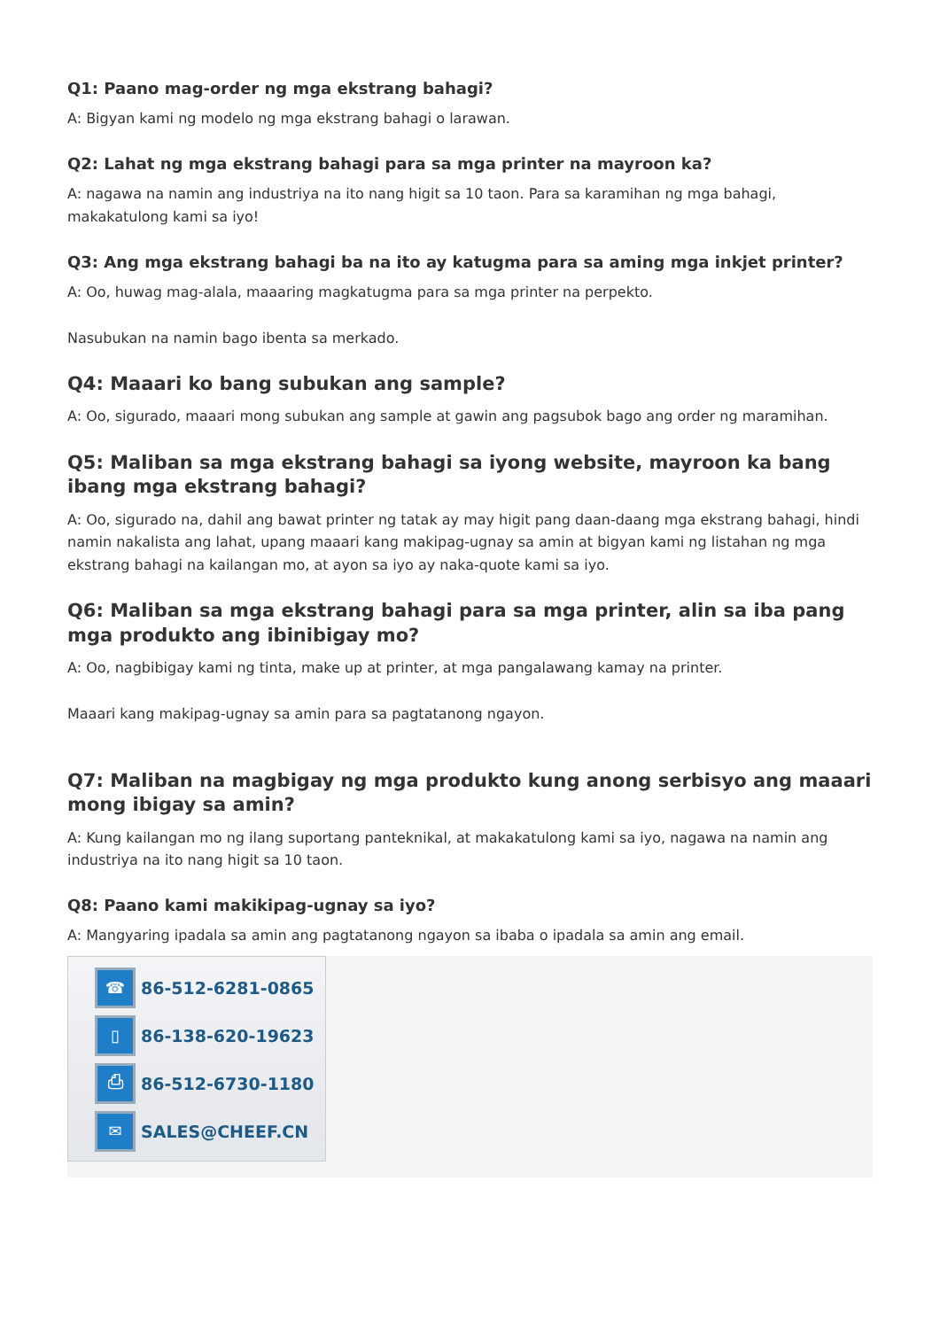Q1: Paano mag-order ng mga ekstrang bahagi?
A: Bigyan kami ng modelo ng mga ekstrang bahagi o larawan.
Q2: Lahat ng mga ekstrang bahagi para sa mga printer na mayroon ka?
A: nagawa na namin ang industriya na ito nang higit sa 10 taon. Para sa karamihan ng mga bahagi, makakatulong kami sa iyo!
Q3: Ang mga ekstrang bahagi ba na ito ay katugma para sa aming mga inkjet printer?
A: Oo, huwag mag-alala, maaaring magkatugma para sa mga printer na perpekto.
Nasubukan na namin bago ibenta sa merkado.
Q4: Maaari ko bang subukan ang sample?
A: Oo, sigurado, maaari mong subukan ang sample at gawin ang pagsubok bago ang order ng maramihan.
Q5: Maliban sa mga ekstrang bahagi sa iyong website, mayroon ka bang ibang mga ekstrang bahagi?
A: Oo, sigurado na, dahil ang bawat printer ng tatak ay may higit pang daan-daang mga ekstrang bahagi, hindi namin nakalista ang lahat, upang maaari kang makipag-ugnay sa amin at bigyan kami ng listahan ng mga ekstrang bahagi na kailangan mo, at ayon sa iyo ay naka-quote kami sa iyo.
Q6: Maliban sa mga ekstrang bahagi para sa mga printer, alin sa iba pang mga produkto ang ibinibigay mo?
A: Oo, nagbibigay kami ng tinta, make up at printer, at mga pangalawang kamay na printer.
Maaari kang makipag-ugnay sa amin para sa pagtatanong ngayon.
Q7: Maliban na magbigay ng mga produkto kung anong serbisyo ang maaari mong ibigay sa amin?
A: Kung kailangan mo ng ilang suportang panteknikal, at makakatulong kami sa iyo, nagawa na namin ang industriya na ito nang higit sa 10 taon.
Q8: Paano kami makikipag-ugnay sa iyo?
A: Mangyaring ipadala sa amin ang pagtatanong ngayon sa ibaba o ipadala sa amin ang email.
☎
86-512-6281-0865
▯
86-138-620-19623
⎙
86-512-6730-1180
✉
SALES@CHEEF.CN